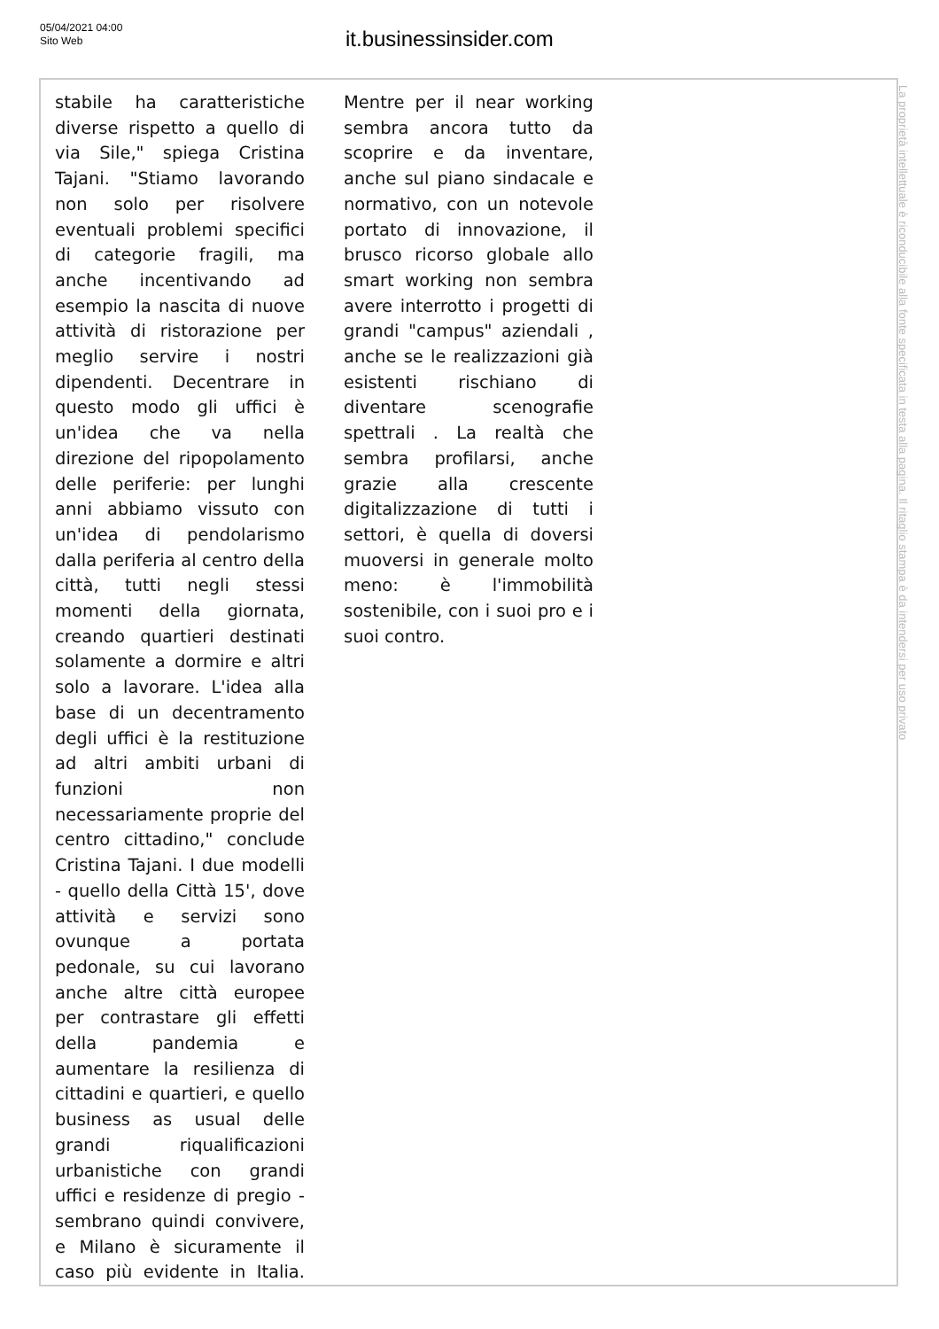05/04/2021 04:00
Sito Web
it.businessinsider.com
stabile ha caratteristiche diverse rispetto a quello di via Sile," spiega Cristina Tajani. "Stiamo lavorando non solo per risolvere eventuali problemi specifici di categorie fragili, ma anche incentivando ad esempio la nascita di nuove attività di ristorazione per meglio servire i nostri dipendenti. Decentrare in questo modo gli uffici è un'idea che va nella direzione del ripopolamento delle periferie: per lunghi anni abbiamo vissuto con un'idea di pendolarismo dalla periferia al centro della città, tutti negli stessi momenti della giornata, creando quartieri destinati solamente a dormire e altri solo a lavorare. L'idea alla base di un decentramento degli uffici è la restituzione ad altri ambiti urbani di funzioni non necessariamente proprie del centro cittadino," conclude Cristina Tajani. I due modelli - quello della Città 15', dove attività e servizi sono ovunque a portata pedonale, su cui lavorano anche altre città europee per contrastare gli effetti della pandemia e aumentare la resilienza di cittadini e quartieri, e quello business as usual delle grandi riqualificazioni urbanistiche con grandi uffici e residenze di pregio - sembrano quindi convivere, e Milano è sicuramente il caso più evidente in Italia.
Mentre per il near working sembra ancora tutto da scoprire e da inventare, anche sul piano sindacale e normativo, con un notevole portato di innovazione, il brusco ricorso globale allo smart working non sembra avere interrotto i progetti di grandi "campus" aziendali , anche se le realizzazioni già esistenti rischiano di diventare scenografie spettrali . La realtà che sembra profilarsi, anche grazie alla crescente digitalizzazione di tutti i settori, è quella di doversi muoversi in generale molto meno: è l'immobilità sostenibile, con i suoi pro e i suoi contro.
La proprietà intellettuale è riconducibile alla fonte specificata in testa alla pagina. Il ritaglio stampa è da intendersi per uso privato